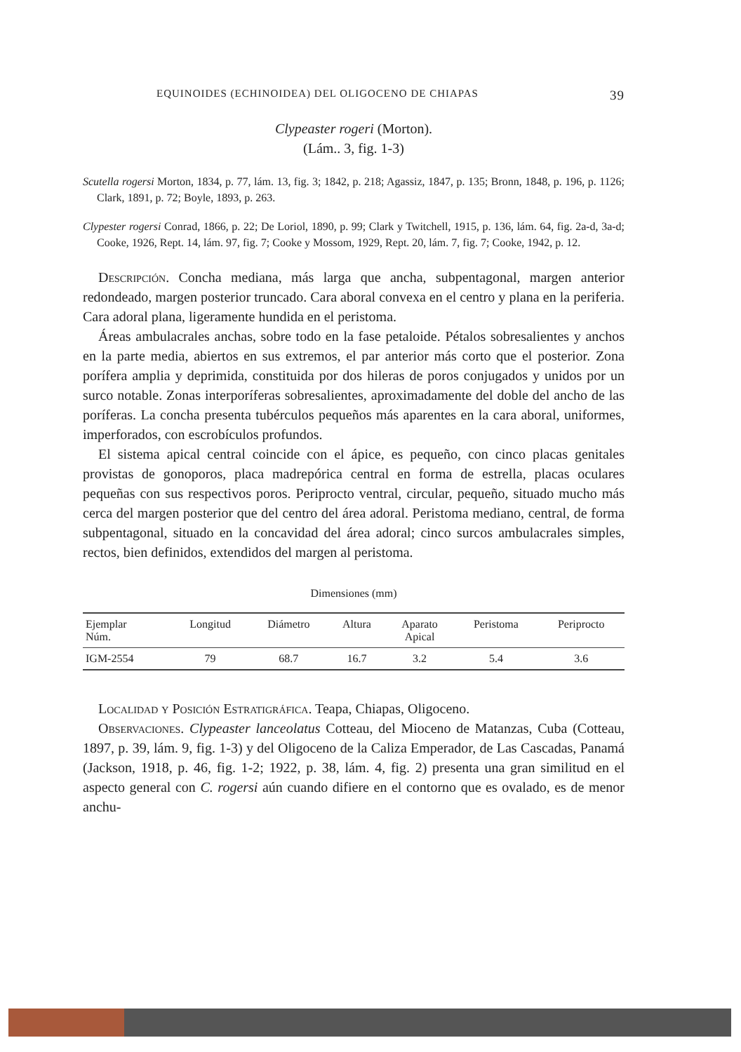EQUINOIDES (ECHINOIDEA) DEL OLIGOCENO DE CHIAPAS 39
Clypeaster rogeri (Morton).
(Lám.. 3, fig. 1-3)
Scutella rogersi Morton, 1834, p. 77, lám. 13, fig. 3; 1842, p. 218; Agassiz, 1847, p. 135; Bronn, 1848, p. 196, p. 1126; Clark, 1891, p. 72; Boyle, 1893, p. 263.
Clypester rogersi Conrad, 1866, p. 22; De Loriol, 1890, p. 99; Clark y Twitchell, 1915, p. 136, lám. 64, fig. 2a-d, 3a-d; Cooke, 1926, Rept. 14, lám. 97, fig. 7; Cooke y Mossom, 1929, Rept. 20, lám. 7, fig. 7; Cooke, 1942, p. 12.
Descripción. Concha mediana, más larga que ancha, subpentagonal, margen anterior redondeado, margen posterior truncado. Cara aboral convexa en el centro y plana en la periferia. Cara adoral plana, ligeramente hundida en el peristoma.
Áreas ambulacrales anchas, sobre todo en la fase petaloide. Pétalos sobresalientes y anchos en la parte media, abiertos en sus extremos, el par anterior más corto que el posterior. Zona porífera amplia y deprimida, constituida por dos hileras de poros conjugados y unidos por un surco notable. Zonas interporíferas sobresalientes, aproximadamente del doble del ancho de las poríferas. La concha presenta tubérculos pequeños más aparentes en la cara aboral, uniformes, imperforados, con escrobículos profundos.
El sistema apical central coincide con el ápice, es pequeño, con cinco placas genitales provistas de gonoporos, placa madrepórica central en forma de estrella, placas oculares pequeñas con sus respectivos poros. Periprocto ventral, circular, pequeño, situado mucho más cerca del margen posterior que del centro del área adoral. Peristoma mediano, central, de forma subpentagonal, situado en la concavidad del área adoral; cinco surcos ambulacrales simples, rectos, bien definidos, extendidos del margen al peristoma.
Dimensiones (mm)
| Ejemplar Núm. | Longitud | Diámetro | Altura | Aparato Apical | Peristoma | Periprocto |
| --- | --- | --- | --- | --- | --- | --- |
| IGM-2554 | 79 | 68.7 | 16.7 | 3.2 | 5.4 | 3.6 |
Localidad y Posición Estratigráfica. Teapa, Chiapas, Oligoceno.
Observaciones. Clypeaster lanceolatus Cotteau, del Mioceno de Matanzas, Cuba (Cotteau, 1897, p. 39, lám. 9, fig. 1-3) y del Oligoceno de la Caliza Emperador, de Las Cascadas, Panamá (Jackson, 1918, p. 46, fig. 1-2; 1922, p. 38, lám. 4, fig. 2) presenta una gran similitud en el aspecto general con C. rogersi aún cuando difiere en el contorno que es ovalado, es de menor anchu-